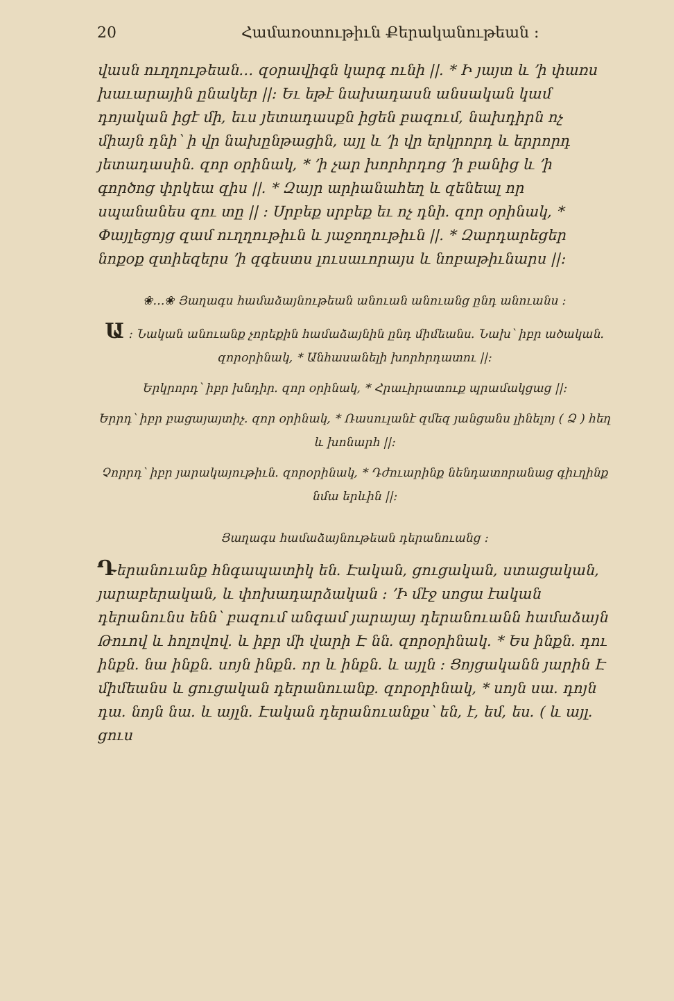20 Համառօտութիւն Քերականութեան ։
վասն ուղղութեան… զօրավիգն կարգ ունի ||. * Ի յայտ և ՚ի փառս խաւարային ընակեր ||։ Եւ եթէ նախադասն անսական կամ դոյական իցէ մի, եւս յետադասքն իցեն բազում, նախդիրն ոչ միայն դնի՝ ի վր նախընթացին, այլ և ՚ի վր երկրորդ և երրորդ յետադասին. զոր օրինակ, * ՚ի չար խորհրդոց ՚ի բանից և ՚ի գործոց փրկեա զիս ||. * Զայր արիանահեղ և զենեալ որ սպանանես զու տը || ։ Սրբեք սրբեք եւ ոչ դնի. զոր օրինակ, * Փայլեցոյց զամ ուղղութիւն և յաջողութիւն ||. * Զարդարեցեր նոքօք զտիեզերս ՚ի զգեստս լուսաւորայս և նոբաթիւնարս ||։
❀…❀ Յաղագս համաձայնութեան անուան անուանց ընդ անուանս ։
Ա ։ Նական անուանք չորեքին համաձայնին ընդ միմեանս. Նախ՝ իբր ածական. զորօրինակ, * Անհասանելի խորհրդատու ||։
Երկրորդ՝ իբր խնդիր. զոր օրինակ, * Հրաւիրատուք պրամակցաց ||։
Երրդ՝ իբր բացայայտիչ. զոր օրինակ, * Ռասուլանէ զմեզ յանցանս լինելոյ ( Ձ ) հեղ և խոնարհ ||։
Չորրդ՝ իբր յարակայութիւն. զորօրինակ, * Դժուարինք նենդատորանաց գիւղինք նմա երևին ||։
Յաղագս համաձայնութեան դերանուանց ։
Դերանուանք հնգապատիկ են. Էական, ցուցական, ստացական, յարաբերական, և փոխադարձական ։ ՚Ի մէջ սոցա էական դերանունս ենն՝ բազում անգամ յարայայ դերանուանն համաձայն Թուով և հոլովով. և իբր մի վարի Է նն. զորօրինակ. * Ես ինքն. դու ինքն. նա ինքն. սոյն ինքն. որ և ինքն. և այլն ։ Ցոյցականն յարին Է միմեանս և ցուցական դերանուանք. զորօրինակ, * սոյն սա. դոյն դա. նոյն նա. և այլն. Էական դերանուանքս՝ են, է, եմ, ես. ( և այլ. ցուս